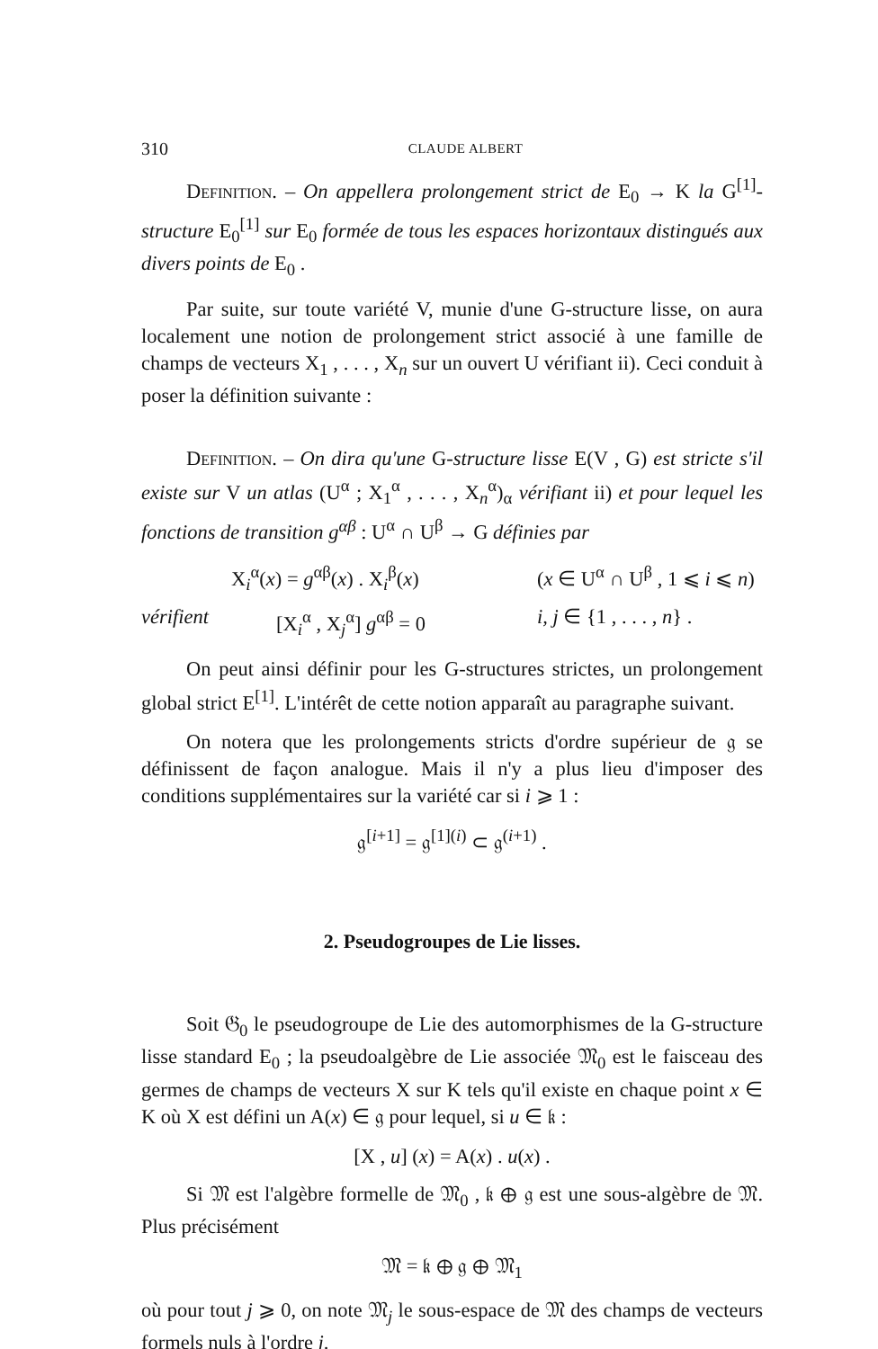310 CLAUDE ALBERT
Definition. – On appellera prolongement strict de E<sub>0</sub> → K la G<sup>[1]</sup>-structure E<sub>0</sub><sup>[1]</sup> sur E<sub>0</sub> formée de tous les espaces horizontaux distingués aux divers points de E<sub>0</sub> .
Par suite, sur toute variété V, munie d'une G-structure lisse, on aura localement une notion de prolongement strict associé à une famille de champs de vecteurs X<sub>1</sub> , . . . , X<sub>n</sub> sur un ouvert U vérifiant ii). Ceci conduit à poser la définition suivante :
Definition. – On dira qu'une G-structure lisse E(V , G) est stricte s'il existe sur V un atlas (U<sup>α</sup> ; X<sub>1</sub><sup>α</sup> , . . . , X<sub>n</sub><sup>α</sup>)<sub>α</sub> vérifiant ii) et pour lequel les fonctions de transition g<sup>αβ</sup> : U<sup>α</sup> ∩ U<sup>β</sup> → G définies par
X<sub>i</sub><sup>α</sup>(x) = g<sup>αβ</sup>(x) . X<sub>i</sub><sup>β</sup>(x) (x ∈ U<sup>α</sup> ∩ U<sup>β</sup> , 1 ⩽ i ⩽ n)
vérifient [X<sub>i</sub><sup>α</sup> , X<sub>j</sub><sup>α</sup>] g<sup>αβ</sup> = 0 i, j ∈ {1 , . . . , n} .
On peut ainsi définir pour les G-structures strictes, un prolongement global strict E<sup>[1]</sup>. L'intérêt de cette notion apparaît au paragraphe suivant.
On notera que les prolongements stricts d'ordre supérieur de 𝔤 se définissent de façon analogue. Mais il n'y a plus lieu d'imposer des conditions supplémentaires sur la variété car si i ⩾ 1 :
𝔤<sup>[i+1]</sup> = 𝔤<sup>[1](i)</sup> ⊂ 𝔤<sup>(i+1)</sup> .
2. Pseudogroupes de Lie lisses.
Soit 𝔊<sub>0</sub> le pseudogroupe de Lie des automorphismes de la G-structure lisse standard E<sub>0</sub> ; la pseudoalgèbre de Lie associée 𝔐<sub>0</sub> est le faisceau des germes de champs de vecteurs X sur K tels qu'il existe en chaque point x ∈ K où X est défini un A(x) ∈ 𝔤 pour lequel, si u ∈ 𝔨 :
[X , u] (x) = A(x) . u(x) .
Si 𝔐 est l'algèbre formelle de 𝔐<sub>0</sub> , 𝔨 ⊕ 𝔤 est une sous-algèbre de 𝔐. Plus précisément
𝔐 = 𝔨 ⊕ 𝔤 ⊕ 𝔐<sub>1</sub>
où pour tout j ⩾ 0, on note 𝔐<sub>j</sub> le sous-espace de 𝔐 des champs de vecteurs formels nuls à l'ordre j.